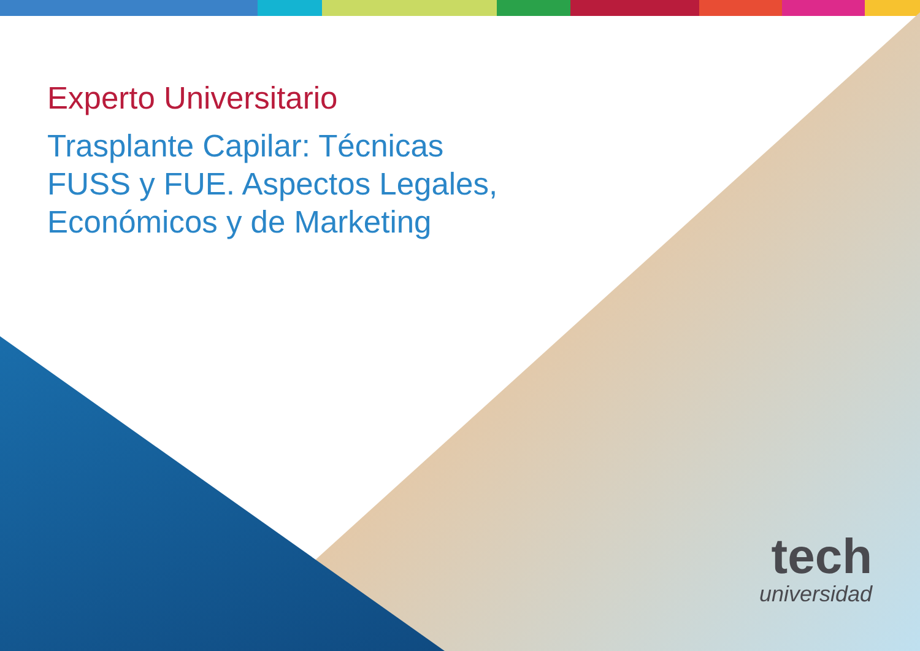Experto Universitario
Trasplante Capilar: Técnicas FUSS y FUE. Aspectos Legales, Económicos y de Marketing
tech
universidad